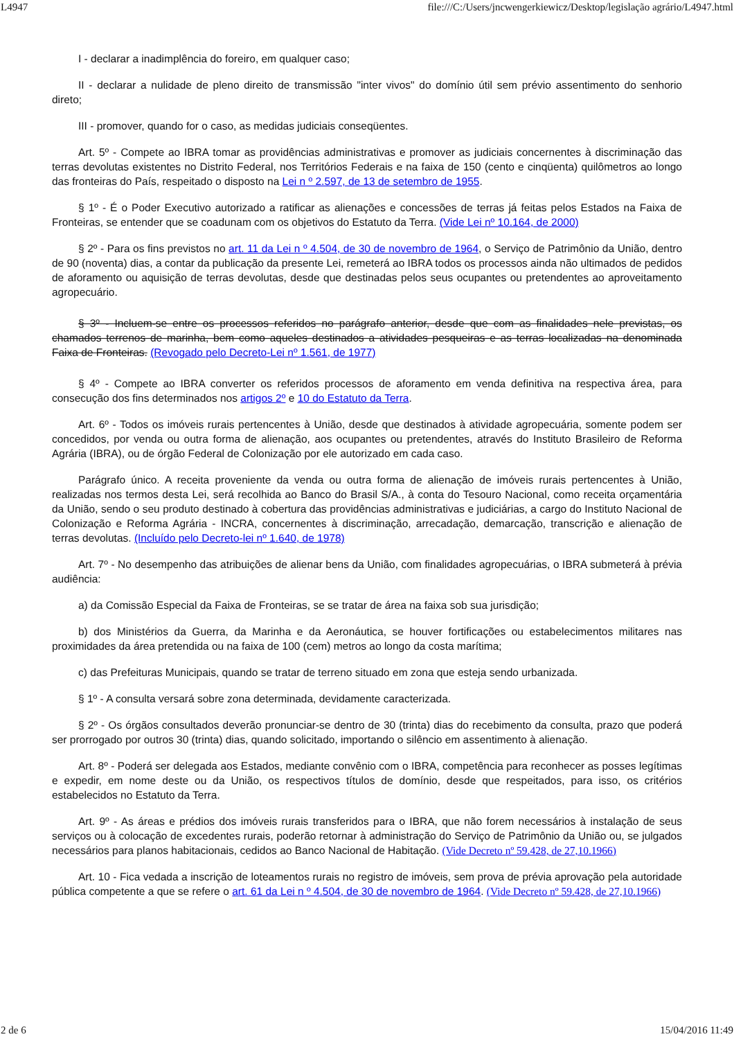L4947 file:///C:/Users/jncwengerkiewicz/Desktop/legislação agrário/L4947.html
I - declarar a inadimplência do foreiro, em qualquer caso;
II - declarar a nulidade de pleno direito de transmissão "inter vivos" do domínio útil sem prévio assentimento do senhorio direto;
III - promover, quando for o caso, as medidas judiciais conseqüentes.
Art. 5º - Compete ao IBRA tomar as providências administrativas e promover as judiciais concernentes à discriminação das terras devolutas existentes no Distrito Federal, nos Territórios Federais e na faixa de 150 (cento e cinqüenta) quilômetros ao longo das fronteiras do País, respeitado o disposto na Lei n º 2.597, de 13 de setembro de 1955.
§ 1º - É o Poder Executivo autorizado a ratificar as alienações e concessões de terras já feitas pelos Estados na Faixa de Fronteiras, se entender que se coadunam com os objetivos do Estatuto da Terra. (Vide Lei nº 10.164, de 2000)
§ 2º - Para os fins previstos no art. 11 da Lei n º 4.504, de 30 de novembro de 1964, o Serviço de Patrimônio da União, dentro de 90 (noventa) dias, a contar da publicação da presente Lei, remeterá ao IBRA todos os processos ainda não ultimados de pedidos de aforamento ou aquisição de terras devolutas, desde que destinadas pelos seus ocupantes ou pretendentes ao aproveitamento agropecuário.
§ 3º - Incluem-se entre os processos referidos no parágrafo anterior, desde que com as finalidades nele previstas, os chamados terrenos de marinha, bem como aqueles destinados a atividades pesqueiras e as terras localizadas na denominada Faixa de Fronteiras. (Revogado pelo Decreto-Lei nº 1.561, de 1977)
§ 4º - Compete ao IBRA converter os referidos processos de aforamento em venda definitiva na respectiva área, para consecução dos fins determinados nos artigos 2º e 10 do Estatuto da Terra.
Art. 6º - Todos os imóveis rurais pertencentes à União, desde que destinados à atividade agropecuária, somente podem ser concedidos, por venda ou outra forma de alienação, aos ocupantes ou pretendentes, através do Instituto Brasileiro de Reforma Agrária (IBRA), ou de órgão Federal de Colonização por ele autorizado em cada caso.
Parágrafo único. A receita proveniente da venda ou outra forma de alienação de imóveis rurais pertencentes à União, realizadas nos termos desta Lei, será recolhida ao Banco do Brasil S/A., à conta do Tesouro Nacional, como receita orçamentária da União, sendo o seu produto destinado à cobertura das providências administrativas e judiciárias, a cargo do Instituto Nacional de Colonização e Reforma Agrária - INCRA, concernentes à discriminação, arrecadação, demarcação, transcrição e alienação de terras devolutas. (Incluído pelo Decreto-lei nº 1.640, de 1978)
Art. 7º - No desempenho das atribuições de alienar bens da União, com finalidades agropecuárias, o IBRA submeterá à prévia audiência:
a) da Comissão Especial da Faixa de Fronteiras, se se tratar de área na faixa sob sua jurisdição;
b) dos Ministérios da Guerra, da Marinha e da Aeronáutica, se houver fortificações ou estabelecimentos militares nas proximidades da área pretendida ou na faixa de 100 (cem) metros ao longo da costa marítima;
c) das Prefeituras Municipais, quando se tratar de terreno situado em zona que esteja sendo urbanizada.
§ 1º - A consulta versará sobre zona determinada, devidamente caracterizada.
§ 2º - Os órgãos consultados deverão pronunciar-se dentro de 30 (trinta) dias do recebimento da consulta, prazo que poderá ser prorrogado por outros 30 (trinta) dias, quando solicitado, importando o silêncio em assentimento à alienação.
Art. 8º - Poderá ser delegada aos Estados, mediante convênio com o IBRA, competência para reconhecer as posses legítimas e expedir, em nome deste ou da União, os respectivos títulos de domínio, desde que respeitados, para isso, os critérios estabelecidos no Estatuto da Terra.
Art. 9º - As áreas e prédios dos imóveis rurais transferidos para o IBRA, que não forem necessários à instalação de seus serviços ou à colocação de excedentes rurais, poderão retornar à administração do Serviço de Patrimônio da União ou, se julgados necessários para planos habitacionais, cedidos ao Banco Nacional de Habitação. (Vide Decreto nº 59.428, de 27,10.1966)
Art. 10 - Fica vedada a inscrição de loteamentos rurais no registro de imóveis, sem prova de prévia aprovação pela autoridade pública competente a que se refere o art. 61 da Lei n º 4.504, de 30 de novembro de 1964. (Vide Decreto nº 59.428, de 27,10.1966)
2 de 6 15/04/2016 11:49